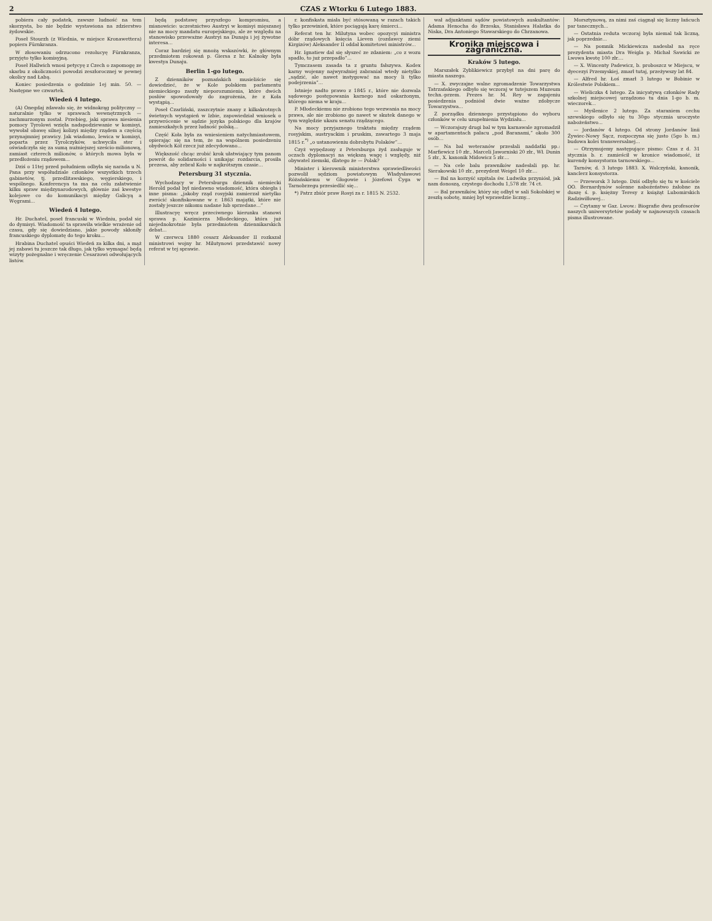2 CZAS z Wtorku 6 Lutego 1883.
pobiera cały podatek, zawsze ludność na tem skorzysta, bo nie będzie wystawiona na zdzierstwo żydowskie.
Poseł Stourzh (z Wiednia, w miejsce Kronawettera) popiera Fürnkranza.
W złosowaniu odrzucono rezolucyę Fürnkranza, przyjęto tylko komisyjną.
Poseł Hallwich wnosi petycyę z Czech o zapomogę ze skarbu z okoliczności powodzi zeszłorocznej w pewnej okolicy nad Łabą.
Koniec posiedzenia o godzinie 1ej min. 50. — Następne we czwartek.
Wiedeń 4 lutego.
(A) Onegdaj zdawało się, że widnokrąg polityczny — naturalnie tylko w sprawach wewnętrznych — zachmurzonym został. Przebieg, jaki sprawa niesienia pomocy Tyrolowi wzięła nadspodziewanie w komisyi, wywołał obawę silnej kolizyi między rządem a częścią przynajmniej prawicy. Jak wiadomo, lewica w komisyi, poparta przez Tyrolczyków, uchwyciła ster i oświadczyła się za sumą nużniejszej sześcio-milionową, zamiast czterech milionów, o których mowa była w przedłożeniu rządowem...
Dziś o 11tej przed południem odbyła się narada u N. Pana przy współudziale członków wszystkich trzech gabinetów, tj. przedlitawskiego, węgierskiego, i wspólnego. Konferencya ta ma na celu załatwienie kilku spraw międzynarodowych, głównie zaś kwestye kolejowe co do komunikacyi między Galicyą a Węgrami...
Wiedeń 4 lutego.
Hr. Duchatel, poseł francuski w Wiedniu, podał się do dymisyi. Wiadomość ta sprawiła wielkie wrażenie od czasu, gdy się dowiedziano, jakie powody skłoniły francuskiego dyplomatę do tego kroku...
Hrabina Duchatel opuści Wiedeń za kilka dni, a mąż jej zabawi tu jeszcze tak długo, jak tylko wymagać będą wizyty pożegnalne i wręczenie Cesarzowi odwołujących listów.
będą podstawę przyszłego kompromisu, a mianowicie: uczestnictwo Austryi w komisyi mięszanej nie na mocy mandatu europejskiego, ale ze względu na stanowisko przeważne Austryi na Dunaju i jej żywotne interesa...
Coraz bardziej się mnożą wskazówki, że głównym przedmiotem rokowań p. Giersa z hr. Kalnoky była kwestya Dunaju.
Berlin 1-go lutego.
Z dzienników poznańskich musieliście się dowiedzieć, że w Kole polskiem parlamentu niemieckiego zaszły nieporozumienia, które dwóch posłów spowodowały do zagrożenia, że z Koła wystąpią...
Poseł Czarliński, zaszczytnie znany z kilkakrotnych świetnych wystąpień w Izbie, zapowiedział wniosek o przywrócenie w sądzie języka polskiego dla krajów zamieszkałych przez ludność polską...
Część Koła była za wniesieniem natychmiastowem, opierając się na tem, że na wspólnem posiedzeniu obydwóch Kół rzecz już zdecydowano...
Większość chcąc zrobić krok ułatwiający tym panom powrót do solidarności i unikając rozdarcia, prosiła prezesa, aby zebrał Koło w najkrótszym czasie...
Petersburg 31 stycznia.
Wychodzący w Petersburgu dziennik niemiecki Herold podał był niedawno wiadomość, która obiegła i inne pisma: „jakoby rząd rosyjski zamierzał nietylko zwrócić skonfiskowane w r. 1863 majątki, które nie zostały jeszcze nikomu nadane lub sprzedane...”
Illustracyę wręcz przeciwnego kierunku stanowi sprawa p. Kazimierza Młodeckiego, która już niejednokrotnie była przedmiotem dziennikarskich debat...
W czerwcu 1880 cesarz Aleksander II rozkazał ministrowi wojny hr. Milutynowi przedstawić nowy referat w tej sprawie.
r. konfiskata miała być stósowaną w razach takich tylko przewinień, które pociągają karę śmierci...
Referat ten hr. Milutyna wobec opozycyi ministra dóbr rządowych księcia Lieven (rozdawcy ziemi Kirgizów) Aleksander II oddał komitetowi ministrów...
Hr. Ignatiew dał się słyszeć ze zdaniem: „co z wozu spadło, to już przepadło”...
Tymczasem zasada ta z gruntu fałszywa. Kodex karny wojenny najwyraźniej zabraniał wtedy nietylko „sądzić, ale nawet instygować na mocy li tylko podejrzenia”...
Istnieje nadto prawo z 1845 r., które nie dozwala sądowego postępowania karnego nad oskarżonym, którego niema w kraju...
P. Młodeckiemu nie zrobiono tego wezwania na mocy prawa, ale nie zrobiono go nawet w skutek danego w tym względzie ukazu senatu rządzącego.
Na mocy przyjaznego traktatu między rządem rosyjskim, austryackim i pruskim, zawartego 3 maja 1815 r.<sup>*)</sup> „o ustanowieniu dobrobytu Polaków”...
Czyż wypędzony z Petersburga żyd zasługuje w oczach dyplomacyi na większą wagę i względy, niż obywatel ziemski, dlatego że — Polak?
Minister i kierownik ministerstwa sprawiedliwości pozwolił sędziom powiatowym Władysławowi Różańskiemu w Głogowie i Józefowi Cyga w Tarnobrzegu przesiedlić się...
*) Patrz zbiór praw Rosyi za r. 1815 N. 2532.
wał adjunktami sądów powiatowych auskultantów: Adama Henocha do Brzeska, Stanisława Hałatka do Niska, Dra Antoniego Stawarskiego do Chrzanowa.
Kronika miejscowa i zagraniczna.
Kraków 5 lutego.
Marszałek Zyblikiewicz przybył na dni parę do miasta naszego.
— X. zwyczajne walne zgromadzenie Towarzystwa Tatrzańskiego odbyło się wczoraj w tutejszem Muzeum techn.-przem. Prezes hr. M. Rey w zagajeniu posiedzenia podniósł dwie ważne zdobycze Towarzystwa...
Z porządku dziennego przystąpiono do wyboru członków w celu uzupełnienia Wydziału...
— Wczorajszy drugi bal w tym karnawale zgromadził w apartamentach pałacu „pod Baranami,” około 300 osób...
— Na bal weteranów przesłali naddatki pp.: Marfiewicz 10 złr., Marceli Jaworniski 20 złr., Wł. Dunin 5 złr., X. kanonik Midowicz 5 złr....
— Na cele balu prawników nadesłali pp. hr. Sierakowski 10 złr., prezydent Weigel 10 złr....
— Bal na korzyść szpitala św. Ludwika przyniósł, jak nam donoszą, czystego dochodu 1,578 złr. 74 ct.
— Bal prawników, który się odbył w sali Sokolskiej w zeszłą sobotę, mniej był wprawdzie liczny...
Morsztynową, za nimi zaś ciągnął się liczny łańcuch par tanecznych...
— Ostatnia reduta wczoraj była niemal tak liczną, jak poprzednie...
— Na pomnik Mickiewicza nadesłał na ręce prezydenta miasta Dra Weigla p. Michał Sawicki ze Lwowa kwotę 100 złr....
— X. Wincenty Padewicz, b. proboszcz w Miejscu, w dyecezyi Przemyskiej, zmarł tutaj, przeżywszy lat 84.
— Alfred hr. Łoś zmarł 3 lutego w Bobinie w Królestwie Polskiem...
— Wieliczka 4 lutego. Za inicyatywą członków Rady szkolnej miejscowej urządzono tu dnia 1-go b. m. wieczorek...
— Myślenice 2 lutego. Za staraniem cechu szewskiego odbyło się tu 30go stycznia uroczyste nabożeństwo...
— Jordanów 4 lutego. Od strony Jordanów linii Żywiec-Nowy Sącz, rozpoczyna się justo (5go b. m.) budowa kolei transwersalnej...
— Otrzymujemy następujące pismo: Czas z d. 31 stycznia b. r. zamieścił w kronice wiadomość, iż kurendy konsystorza tarnowskiego...
Tarnów, d. 3 lutego 1883. X. Walczyński, kanonik, kanclerz konsystorza.
— Przeworsk 3 lutego. Dziś odbyło się tu w kościele OO. Bernardynów solenne nabożeństwo żałobne za duszę ś. p. księżny Teresy z książąt Lubomirskich Radziwiłłowej...
— Czytamy w Gaz. Lwow.: Biografie dwu profesorów naszych uniwersytetów podały w najnowszych czasach pisma illustrowane.